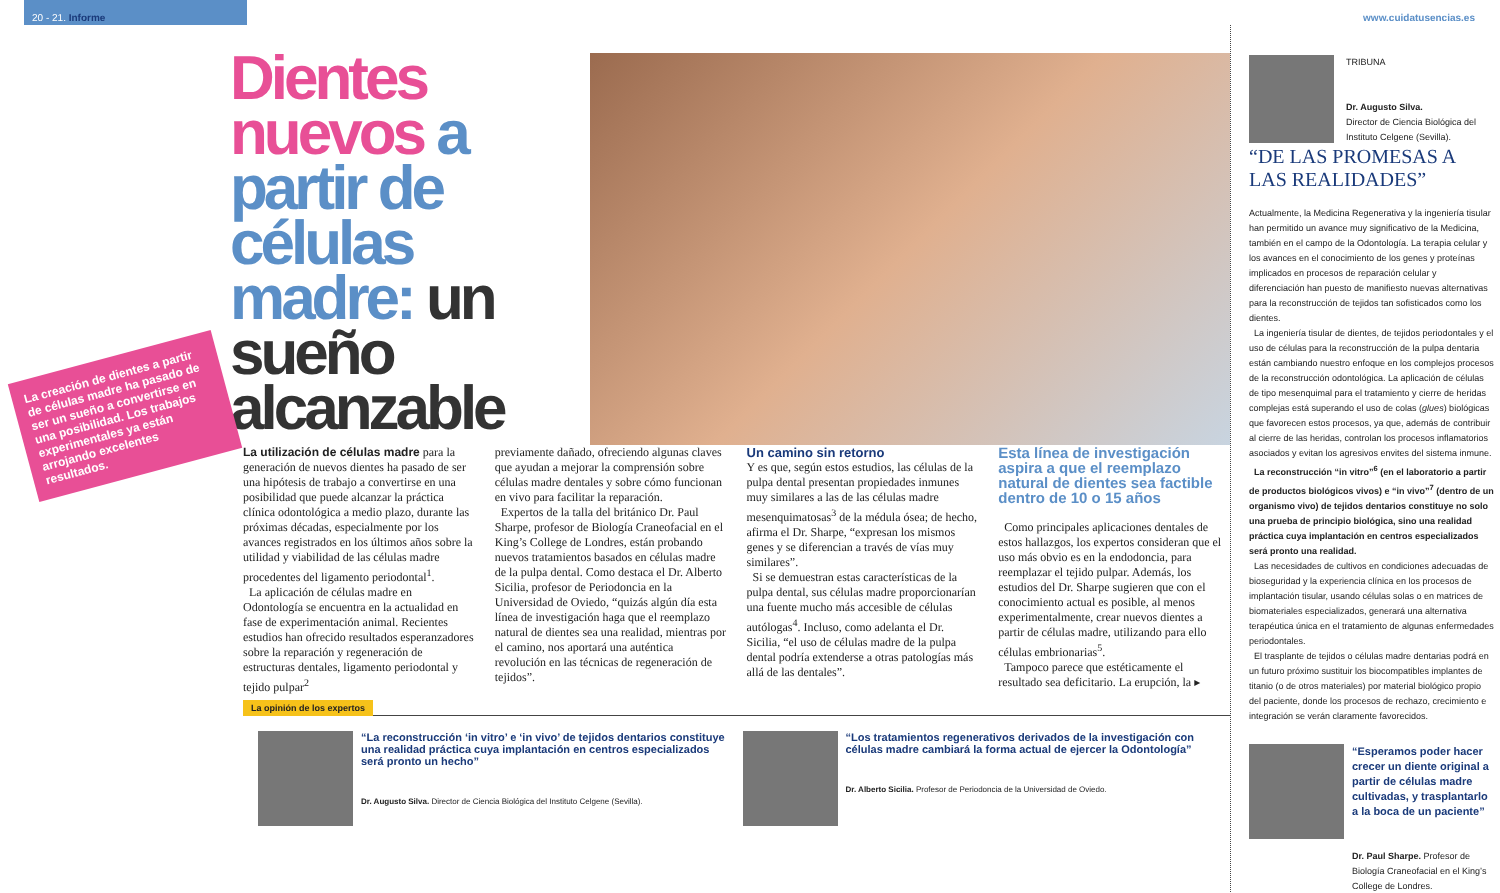20 - 21. Informe www.cuidatusencias.es
La creación de dientes a partir de células madre ha pasado de ser un sueño a convertirse en una posibilidad. Los trabajos experimentales ya están arrojando excelentes resultados.
Dientes nuevos a partir de células madre: un sueño alcanzable
La utilización de células madre para la generación de nuevos dientes ha pasado de ser una hipótesis de trabajo a convertirse en una posibilidad que puede alcanzar la práctica clínica odontológica a medio plazo, durante las próximas décadas, especialmente por los avances registrados en los últimos años sobre la utilidad y viabilidad de las células madre procedentes del ligamento periodontal<sup>1</sup>.
La aplicación de células madre en Odontología se encuentra en la actualidad en fase de experimentación animal. Recientes estudios han ofrecido resultados esperanzadores sobre la reparación y regeneración de estructuras dentales, ligamento periodontal y tejido pulpar<sup>2</sup>
previamente dañado, ofreciendo algunas claves que ayudan a mejorar la comprensión sobre células madre dentales y sobre cómo funcionan en vivo para facilitar la reparación.
Expertos de la talla del británico Dr. Paul Sharpe, profesor de Biología Craneofacial en el King’s College de Londres, están probando nuevos tratamientos basados en células madre de la pulpa dental. Como destaca el Dr. Alberto Sicilia, profesor de Periodoncia en la Universidad de Oviedo, “quizás algún día esta línea de investigación haga que el reemplazo natural de dientes sea una realidad, mientras por el camino, nos aportará una auténtica revolución en las técnicas de regeneración de tejidos”.
Un camino sin retorno
Y es que, según estos estudios, las células de la pulpa dental presentan propiedades inmunes muy similares a las de las células madre mesenquimatosas<sup>3</sup> de la médula ósea; de hecho, afirma el Dr. Sharpe, “expresan los mismos genes y se diferencian a través de vías muy similares”.
Si se demuestran estas características de la pulpa dental, sus células madre proporcionarían una fuente mucho más accesible de células autólogas<sup>4</sup>. Incluso, como adelanta el Dr. Sicilia, “el uso de células madre de la pulpa dental podría extenderse a otras patologías más allá de las dentales”.
Esta línea de investigación aspira a que el reemplazo natural de dientes sea factible dentro de 10 o 15 años
Como principales aplicaciones dentales de estos hallazgos, los expertos consideran que el uso más obvio es en la endodoncia, para reemplazar el tejido pulpar. Además, los estudios del Dr. Sharpe sugieren que con el conocimiento actual es posible, al menos experimentalmente, crear nuevos dientes a partir de células madre, utilizando para ello células embrionarias<sup>5</sup>.
Tampoco parece que estéticamente el resultado sea deficitario. La erupción, la ▸
La opinión de los expertos
“La reconstrucción ‘in vitro’ e ‘in vivo’ de tejidos dentarios constituye una realidad práctica cuya implantación en centros especializados será pronto un hecho”
Dr. Augusto Silva. Director de Ciencia Biológica del Instituto Celgene (Sevilla).
“Los tratamientos regenerativos derivados de la investigación con células madre cambiará la forma actual de ejercer la Odontología”
Dr. Alberto Sicilia. Profesor de Periodoncia de la Universidad de Oviedo.
TRIBUNA
Dr. Augusto Silva.
Director de Ciencia Biológica del Instituto Celgene (Sevilla).
“DE LAS PROMESAS A LAS REALIDADES”
Actualmente, la Medicina Regenerativa y la ingeniería tisular han permitido un avance muy significativo de la Medicina, también en el campo de la Odontología. La terapia celular y los avances en el conocimiento de los genes y proteínas implicados en procesos de reparación celular y diferenciación han puesto de manifiesto nuevas alternativas para la reconstrucción de tejidos tan sofisticados como los dientes.
La ingeniería tisular de dientes, de tejidos periodontales y el uso de células para la reconstrucción de la pulpa dentaria están cambiando nuestro enfoque en los complejos procesos de la reconstrucción odontológica. La aplicación de células de tipo mesenquimal para el tratamiento y cierre de heridas complejas está superando el uso de colas (glues) biológicas que favorecen estos procesos, ya que, además de contribuir al cierre de las heridas, controlan los procesos inflamatorios asociados y evitan los agresivos envites del sistema inmune.
La reconstrucción “in vitro”<sup>6</sup> (en el laboratorio a partir de productos biológicos vivos) e “in vivo”<sup>7</sup> (dentro de un organismo vivo) de tejidos dentarios constituye no solo una prueba de principio biológica, sino una realidad práctica cuya implantación en centros especializados será pronto una realidad.
Las necesidades de cultivos en condiciones adecuadas de bioseguridad y la experiencia clínica en los procesos de implantación tisular, usando células solas o en matrices de biomateriales especializados, generará una alternativa terapéutica única en el tratamiento de algunas enfermedades periodontales.
El trasplante de tejidos o células madre dentarias podrá en un futuro próximo sustituir los biocompatibles implantes de titanio (o de otros materiales) por material biológico propio del paciente, donde los procesos de rechazo, crecimiento e integración se verán claramente favorecidos.
“Esperamos poder hacer crecer un diente original a partir de células madre cultivadas, y trasplantarlo a la boca de un paciente”
Dr. Paul Sharpe. Profesor de Biología Craneofacial en el King’s College de Londres.